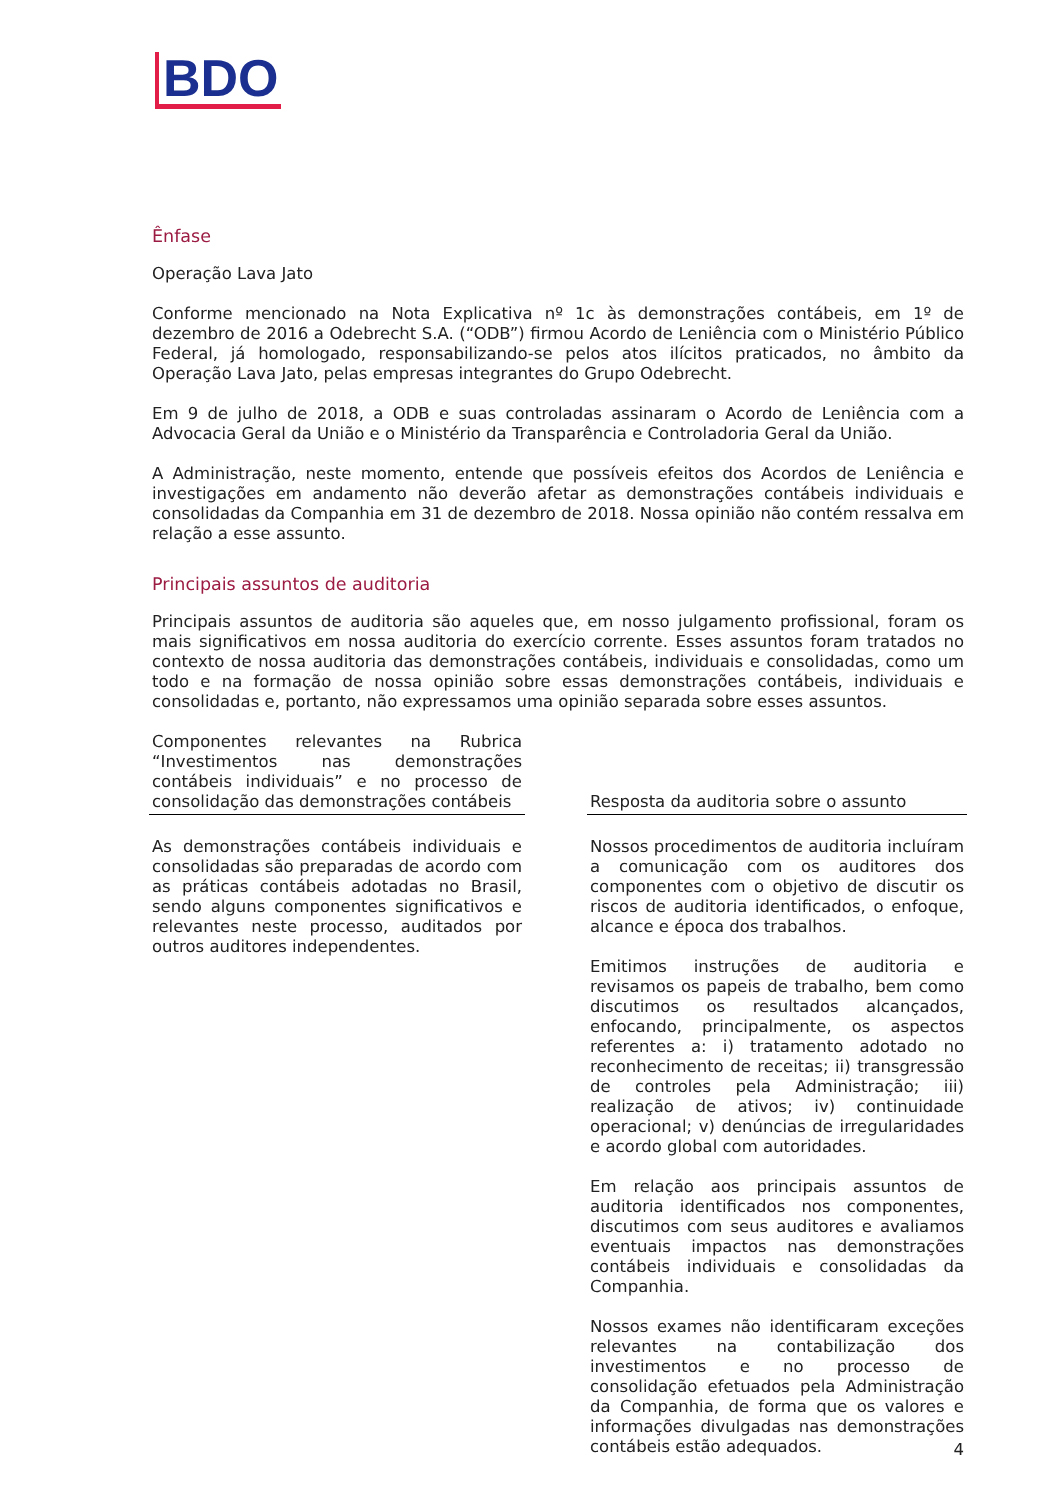BDO
Ênfase
Operação Lava Jato
Conforme mencionado na Nota Explicativa nº 1c às demonstrações contábeis, em 1º de dezembro de 2016 a Odebrecht S.A. (“ODB”) firmou Acordo de Leniência com o Ministério Público Federal, já homologado, responsabilizando-se pelos atos ilícitos praticados, no âmbito da Operação Lava Jato, pelas empresas integrantes do Grupo Odebrecht.
Em 9 de julho de 2018, a ODB e suas controladas assinaram o Acordo de Leniência com a Advocacia Geral da União e o Ministério da Transparência e Controladoria Geral da União.
A Administração, neste momento, entende que possíveis efeitos dos Acordos de Leniência e investigações em andamento não deverão afetar as demonstrações contábeis individuais e consolidadas da Companhia em 31 de dezembro de 2018. Nossa opinião não contém ressalva em relação a esse assunto.
Principais assuntos de auditoria
Principais assuntos de auditoria são aqueles que, em nosso julgamento profissional, foram os mais significativos em nossa auditoria do exercício corrente. Esses assuntos foram tratados no contexto de nossa auditoria das demonstrações contábeis, individuais e consolidadas, como um todo e na formação de nossa opinião sobre essas demonstrações contábeis, individuais e consolidadas e, portanto, não expressamos uma opinião separada sobre esses assuntos.
| Componentes relevantes na Rubrica “Investimentos nas demonstrações contábeis individuais” e no processo de consolidação das demonstrações contábeis | | Resposta da auditoria sobre o assunto |
| --- | --- | --- |
| As demonstrações contábeis individuais e consolidadas são preparadas de acordo com as práticas contábeis adotadas no Brasil, sendo alguns componentes significativos e relevantes neste processo, auditados por outros auditores independentes. | | Nossos procedimentos de auditoria incluíram a comunicação com os auditores dos componentes com o objetivo de discutir os riscos de auditoria identificados, o enfoque, alcance e época dos trabalhos. Emitimos instruções de auditoria e revisamos os papeis de trabalho, bem como discutimos os resultados alcançados, enfocando, principalmente, os aspectos referentes a: i) tratamento adotado no reconhecimento de receitas; ii) transgressão de controles pela Administração; iii) realização de ativos; iv) continuidade operacional; v) denúncias de irregularidades e acordo global com autoridades. Em relação aos principais assuntos de auditoria identificados nos componentes, discutimos com seus auditores e avaliamos eventuais impactos nas demonstrações contábeis individuais e consolidadas da Companhia. Nossos exames não identificaram exceções relevantes na contabilização dos investimentos e no processo de consolidação efetuados pela Administração da Companhia, de forma que os valores e informações divulgadas nas demonstrações contábeis estão adequados. |
4